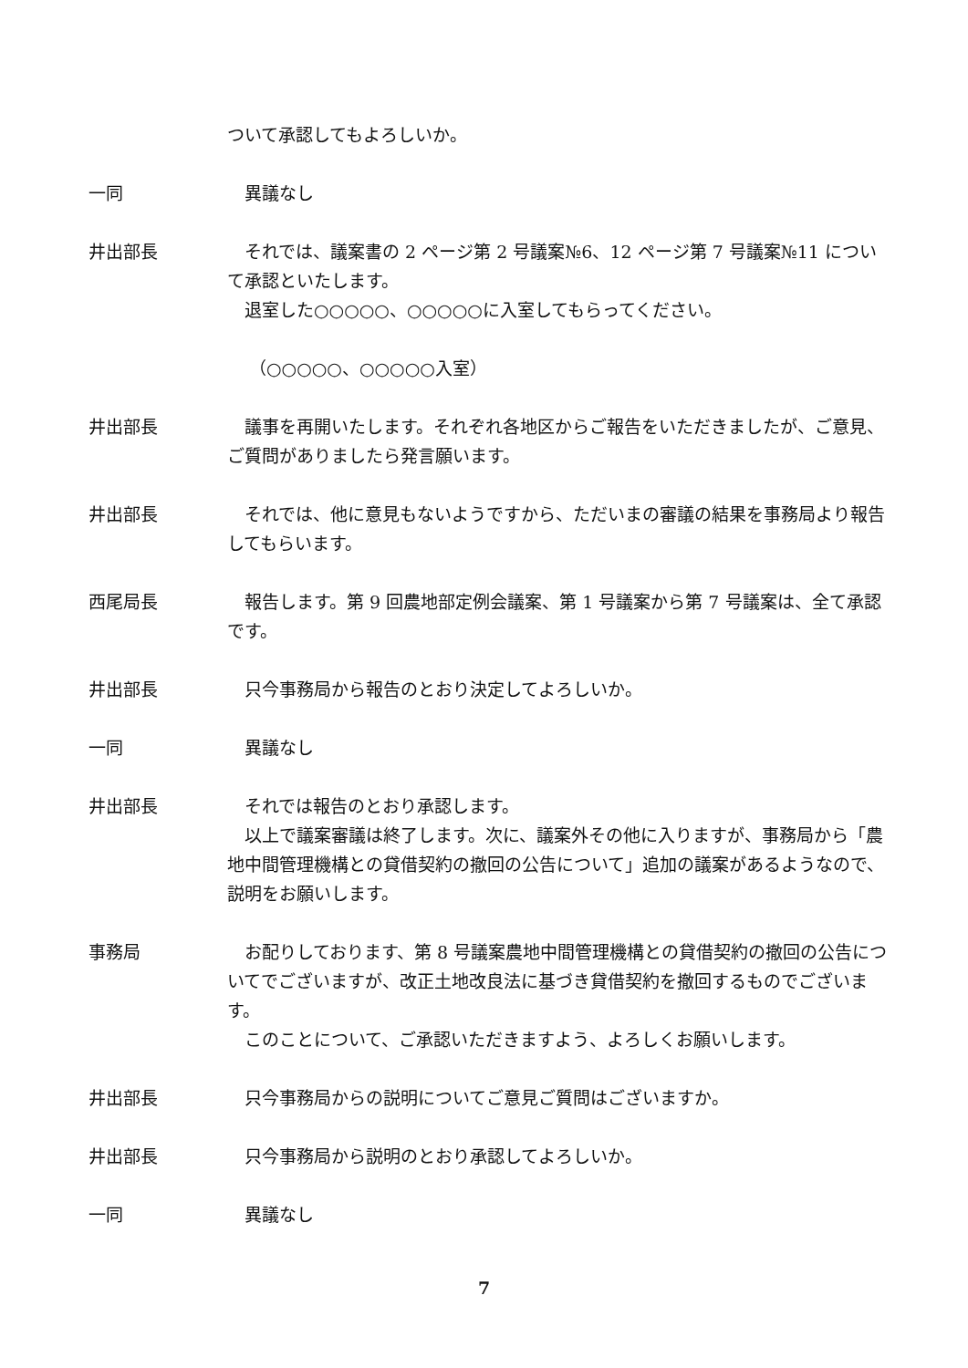ついて承認してもよろしいか。
一同 異議なし
井出部長 それでは、議案書の 2 ページ第 2 号議案№6、12 ページ第 7 号議案№11 について承認といたします。
退室した○○○○○、○○○○○に入室してもらってください。
（○○○○○、○○○○○入室）
井出部長 議事を再開いたします。それぞれ各地区からご報告をいただきましたが、ご意見、ご質問がありましたら発言願います。
井出部長 それでは、他に意見もないようですから、ただいまの審議の結果を事務局より報告してもらいます。
西尾局長 報告します。第 9 回農地部定例会議案、第 1 号議案から第 7 号議案は、全て承認です。
井出部長 只今事務局から報告のとおり決定してよろしいか。
一同 異議なし
井出部長 それでは報告のとおり承認します。
以上で議案審議は終了します。次に、議案外その他に入りますが、事務局から「農地中間管理機構との貸借契約の撤回の公告について」追加の議案があるようなので、説明をお願いします。
事務局 お配りしております、第 8 号議案農地中間管理機構との貸借契約の撤回の公告についてでございますが、改正土地改良法に基づき貸借契約を撤回するものでございます。
このことについて、ご承認いただきますよう、よろしくお願いします。
井出部長 只今事務局からの説明についてご意見ご質問はございますか。
井出部長 只今事務局から説明のとおり承認してよろしいか。
一同 異議なし
7